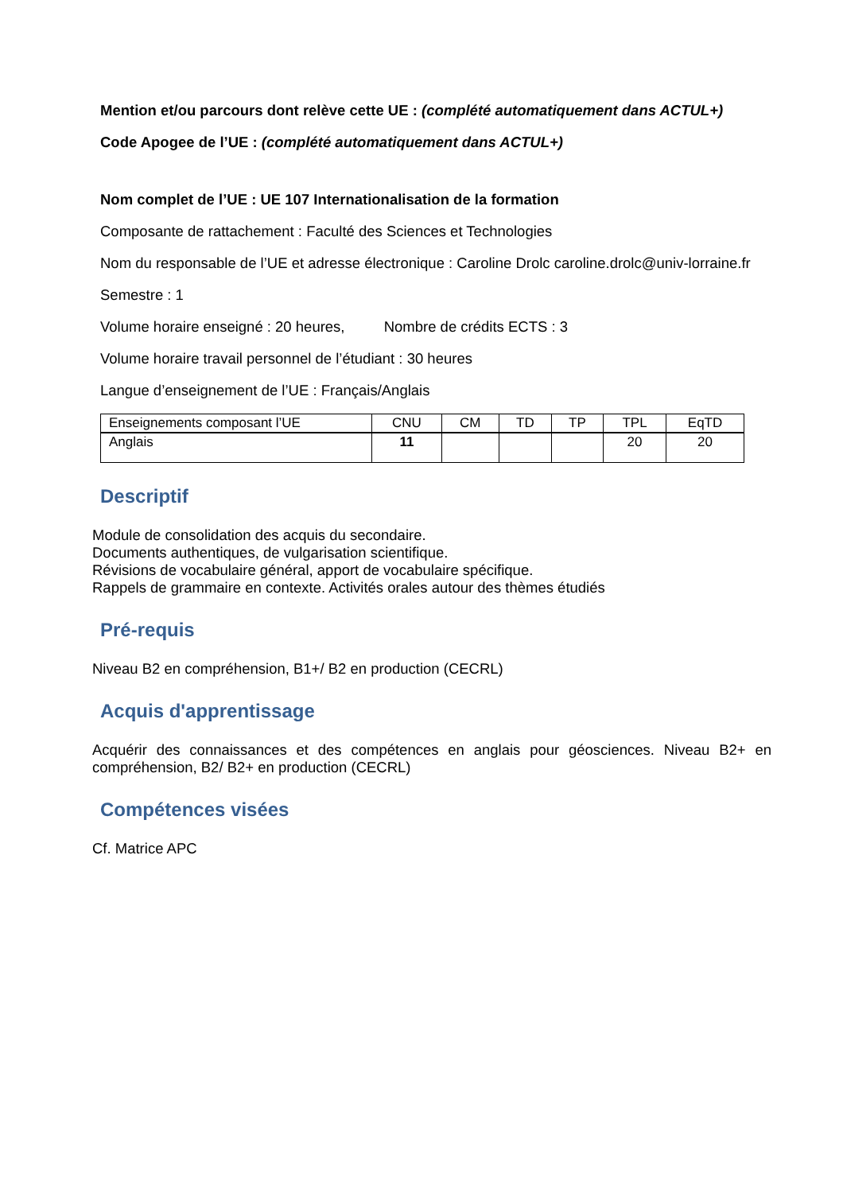Mention et/ou parcours dont relève cette UE : (complété automatiquement dans ACTUL+)
Code Apogee de l’UE : (complété automatiquement dans ACTUL+)
Nom complet de l’UE : UE 107 Internationalisation de la formation
Composante de rattachement : Faculté des Sciences et Technologies
Nom du responsable de l’UE et adresse électronique : Caroline Drolc caroline.drolc@univ-lorraine.fr
Semestre : 1
Volume horaire enseigné : 20 heures, Nombre de crédits ECTS : 3
Volume horaire travail personnel de l’étudiant : 30 heures
Langue d’enseignement de l’UE : Français/Anglais
| Enseignements composant l’UE | CNU | CM | TD | TP | TPL | EqTD |
| Anglais | 11 | | | | 20 | 20 |
Descriptif
Module de consolidation des acquis du secondaire.
Documents authentiques, de vulgarisation scientifique.
Révisions de vocabulaire général, apport de vocabulaire spécifique.
Rappels de grammaire en contexte. Activités orales autour des thèmes étudiés
Pré-requis
Niveau B2 en compréhension, B1+/ B2 en production (CECRL)
Acquis d'apprentissage
Acquérir des connaissances et des compétences en anglais pour géosciences. Niveau B2+ en compréhension, B2/ B2+ en production (CECRL)
Compétences visées
Cf. Matrice APC